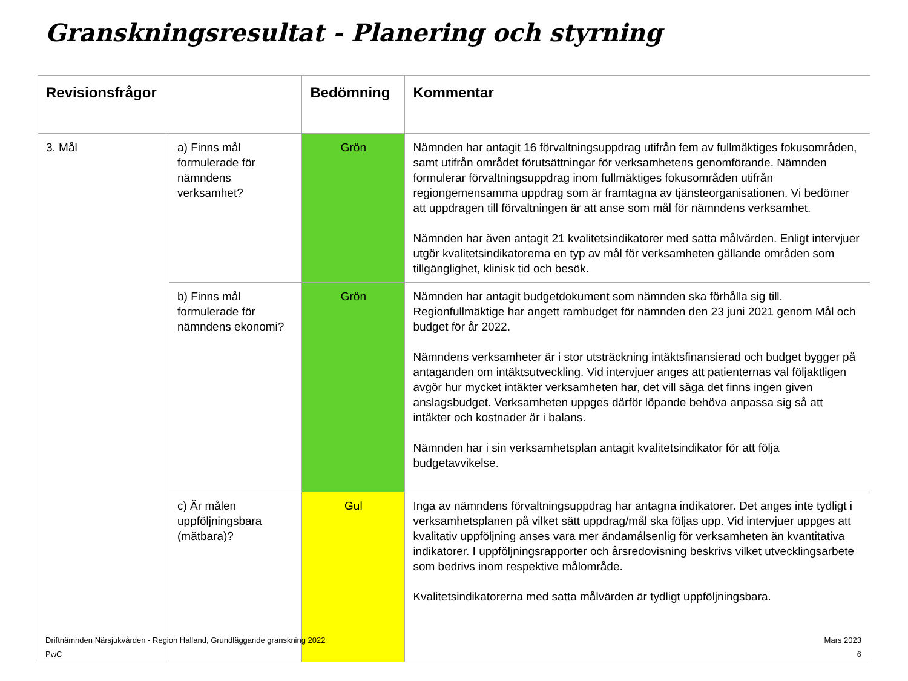Granskningsresultat - Planering och styrning
| Revisionsfrågor | | Bedömning | Kommentar |
| --- | --- | --- | --- |
| 3. Mål | a) Finns mål formulerade för nämndens verksamhet? | Grön | Nämnden har antagit 16 förvaltningsuppdrag utifrån fem av fullmäktiges fokusområden, samt utifrån området förutsättningar för verksamhetens genomförande. Nämnden formulerar förvaltningsuppdrag inom fullmäktiges fokusområden utifrån regiongemensamma uppdrag som är framtagna av tjänsteorganisationen. Vi bedömer att uppdragen till förvaltningen är att anse som mål för nämndens verksamhet. Nämnden har även antagit 21 kvalitetsindikatorer med satta målvärden. Enligt intervjuer utgör kvalitetsindikatorerna en typ av mål för verksamheten gällande områden som tillgänglighet, klinisk tid och besök. |
| | b) Finns mål formulerade för nämndens ekonomi? | Grön | Nämnden har antagit budgetdokument som nämnden ska förhålla sig till. Regionfullmäktige har angett rambudget för nämnden den 23 juni 2021 genom Mål och budget för år 2022. Nämndens verksamheter är i stor utsträckning intäktsfinansierad och budget bygger på antaganden om intäktsutveckling. Vid intervjuer anges att patienternas val följaktligen avgör hur mycket intäkter verksamheten har, det vill säga det finns ingen given anslagsbudget. Verksamheten uppges därför löpande behöva anpassa sig så att intäkter och kostnader är i balans. Nämnden har i sin verksamhetsplan antagit kvalitetsindikator för att följa budgetavvikelse. |
| | c) Är målen uppföljningsbara (mätbara)? | Gul | Inga av nämndens förvaltningsuppdrag har antagna indikatorer. Det anges inte tydligt i verksamhetsplanen på vilket sätt uppdrag/mål ska följas upp. Vid intervjuer uppges att kvalitativ uppföljning anses vara mer ändamålsenlig för verksamheten än kvantitativa indikatorer. I uppföljningsrapporter och årsredovisning beskrivs vilket utvecklingsarbete som bedrivs inom respektive målområde. Kvalitetsindikatorerna med satta målvärden är tydligt uppföljningsbara. |
Driftnämnden Närsjukvården - Region Halland, Grundläggande granskning 2022 Mars 2023
PwC 6